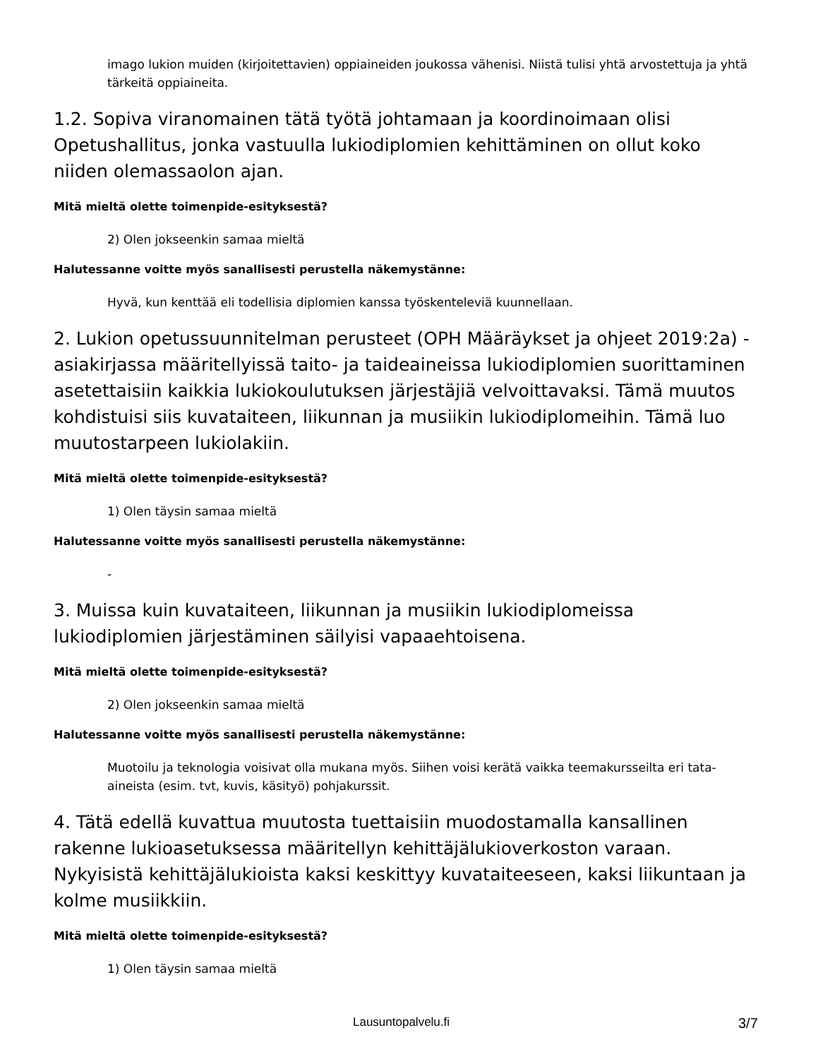imago lukion muiden (kirjoitettavien) oppiaineiden joukossa vähenisi. Niistä tulisi yhtä arvostettuja ja yhtä tärkeitä oppiaineita.
1.2. Sopiva viranomainen tätä työtä johtamaan ja koordinoimaan olisi Opetushallitus, jonka vastuulla lukiodiplomien kehittäminen on ollut koko niiden olemassaolon ajan.
Mitä mieltä olette toimenpide-esityksestä?
2) Olen jokseenkin samaa mieltä
Halutessanne voitte myös sanallisesti perustella näkemystänne:
Hyvä, kun kenttää eli todellisia diplomien kanssa työskenteleviä kuunnellaan.
2. Lukion opetussuunnitelman perusteet (OPH Määräykset ja ohjeet 2019:2a) -asiakirjassa määritellyissä taito- ja taideaineissa lukiodiplomien suorittaminen asetettaisiin kaikkia lukiokoulutuksen järjestäjiä velvoittavaksi. Tämä muutos kohdistuisi siis kuvataiteen, liikunnan ja musiikin lukiodiplomeihin. Tämä luo muutostarpeen lukiolakiin.
Mitä mieltä olette toimenpide-esityksestä?
1) Olen täysin samaa mieltä
Halutessanne voitte myös sanallisesti perustella näkemystänne:
-
3. Muissa kuin kuvataiteen, liikunnan ja musiikin lukiodiplomeissa lukiodiplomien järjestäminen säilyisi vapaaehtoisena.
Mitä mieltä olette toimenpide-esityksestä?
2) Olen jokseenkin samaa mieltä
Halutessanne voitte myös sanallisesti perustella näkemystänne:
Muotoilu ja teknologia voisivat olla mukana myös. Siihen voisi kerätä vaikka teemakursseilta eri tata-aineista (esim. tvt, kuvis, käsityö) pohjakurssit.
4. Tätä edellä kuvattua muutosta tuettaisiin muodostamalla kansallinen rakenne lukioasetuksessa määritellyn kehittäjälukioverkoston varaan. Nykyisistä kehittäjälukioista kaksi keskittyy kuvataiteeseen, kaksi liikuntaan ja kolme musiikkiin.
Mitä mieltä olette toimenpide-esityksestä?
1) Olen täysin samaa mieltä
Lausuntopalvelu.fi 3/7